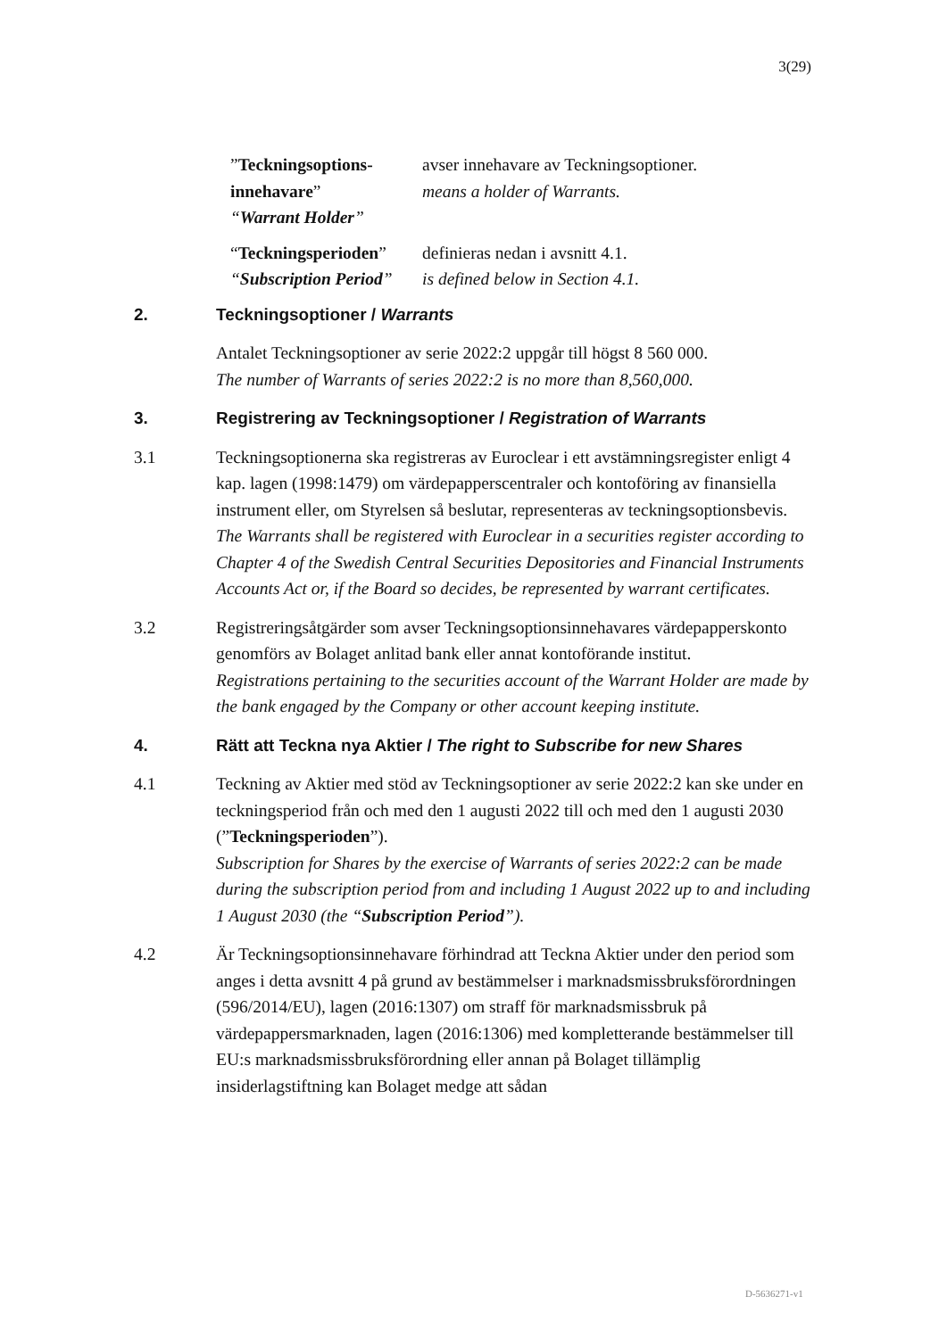3(29)
”Teckningsoptions-innehavare”
“Warrant Holder”
avser innehavare av Teckningsoptioner.
means a holder of Warrants.
“Teckningsperioden”
“Subscription Period”
definieras nedan i avsnitt 4.1.
is defined below in Section 4.1.
2. Teckningsoptioner / Warrants
Antalet Teckningsoptioner av serie 2022:2 uppgår till högst 8 560 000.
The number of Warrants of series 2022:2 is no more than 8,560,000.
3. Registrering av Teckningsoptioner / Registration of Warrants
3.1 Teckningsoptionerna ska registreras av Euroclear i ett avstämningsregister enligt 4 kap. lagen (1998:1479) om värdepapperscentraler och kontoföring av finansiella instrument eller, om Styrelsen så beslutar, representeras av teckningsoptionsbevis.
The Warrants shall be registered with Euroclear in a securities register according to Chapter 4 of the Swedish Central Securities Depositories and Financial Instruments Accounts Act or, if the Board so decides, be represented by warrant certificates.
3.2 Registreringsåtgärder som avser Teckningsoptionsinnehavares värdepapperskonto genomförs av Bolaget anlitad bank eller annat kontoförande institut.
Registrations pertaining to the securities account of the Warrant Holder are made by the bank engaged by the Company or other account keeping institute.
4. Rätt att Teckna nya Aktier / The right to Subscribe for new Shares
4.1 Teckning av Aktier med stöd av Teckningsoptioner av serie 2022:2 kan ske under en teckningsperiod från och med den 1 augusti 2022 till och med den 1 augusti 2030 (”Teckningsperioden”).
Subscription for Shares by the exercise of Warrants of series 2022:2 can be made during the subscription period from and including 1 August 2022 up to and including 1 August 2030 (the “Subscription Period”).
4.2 Är Teckningsoptionsinnehavare förhindrad att Teckna Aktier under den period som anges i detta avsnitt 4 på grund av bestämmelser i marknadsmissbruksförordningen (596/2014/EU), lagen (2016:1307) om straff för marknadsmissbruk på värdepappersmarknaden, lagen (2016:1306) med kompletterande bestämmelser till EU:s marknadsmissbruksförordning eller annan på Bolaget tillämplig insiderlagstiftning kan Bolaget medge att sådan
D-5636271-v1